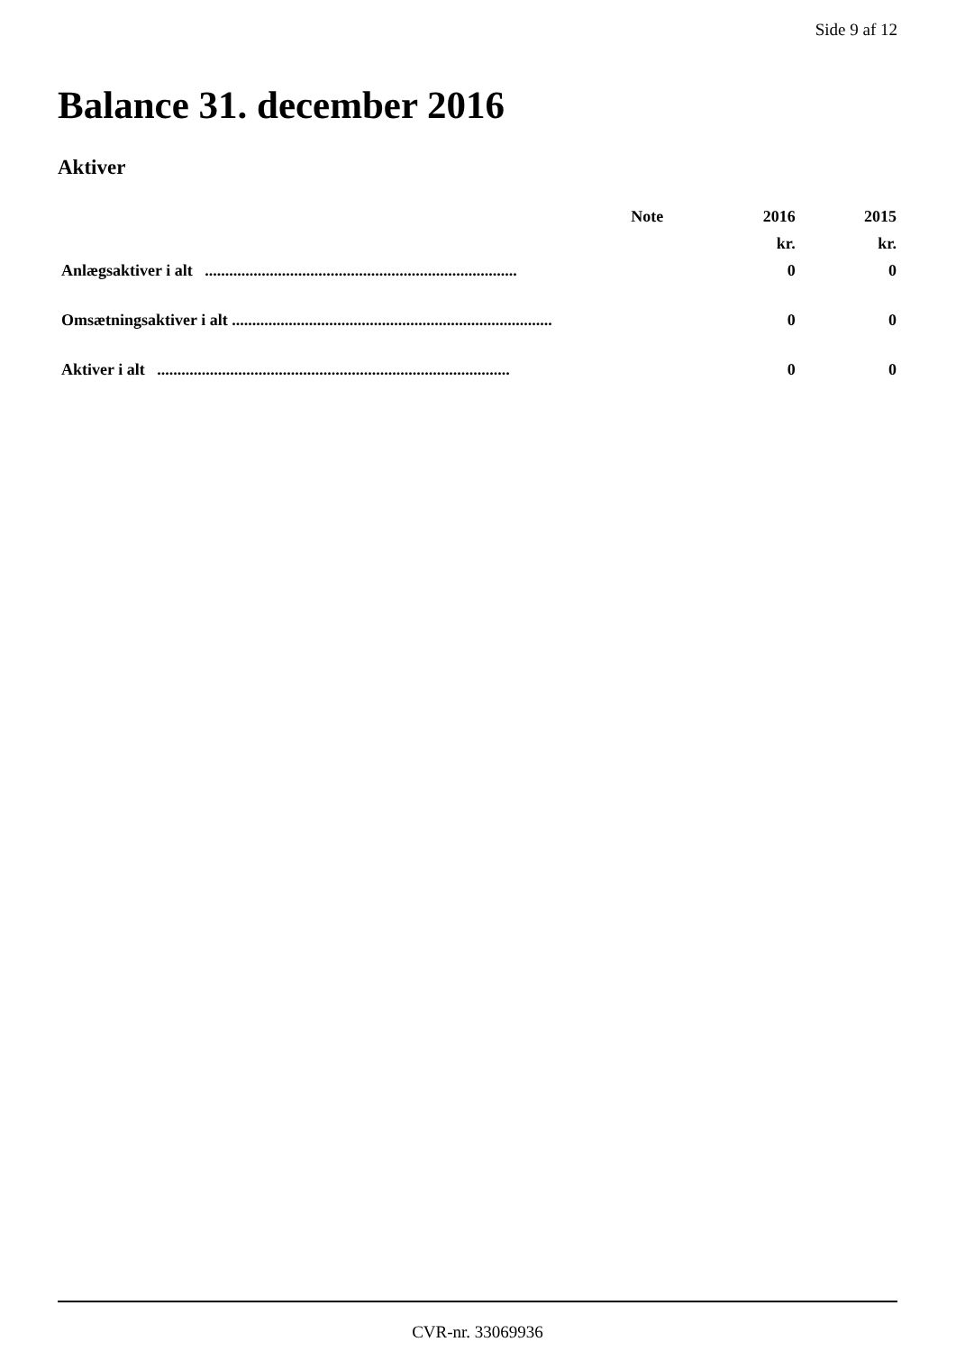Side 9 af 12
Balance 31. december 2016
Aktiver
| | Note | 2016 | 2015 |
| --- | --- | --- | --- |
| | | kr. | kr. |
| Anlægsaktiver i alt ............................................................................. | | 0 | 0 |
| Omsætningsaktiver i alt ............................................................................... | | 0 | 0 |
| Aktiver i alt ....................................................................................... | | 0 | 0 |
CVR-nr. 33069936